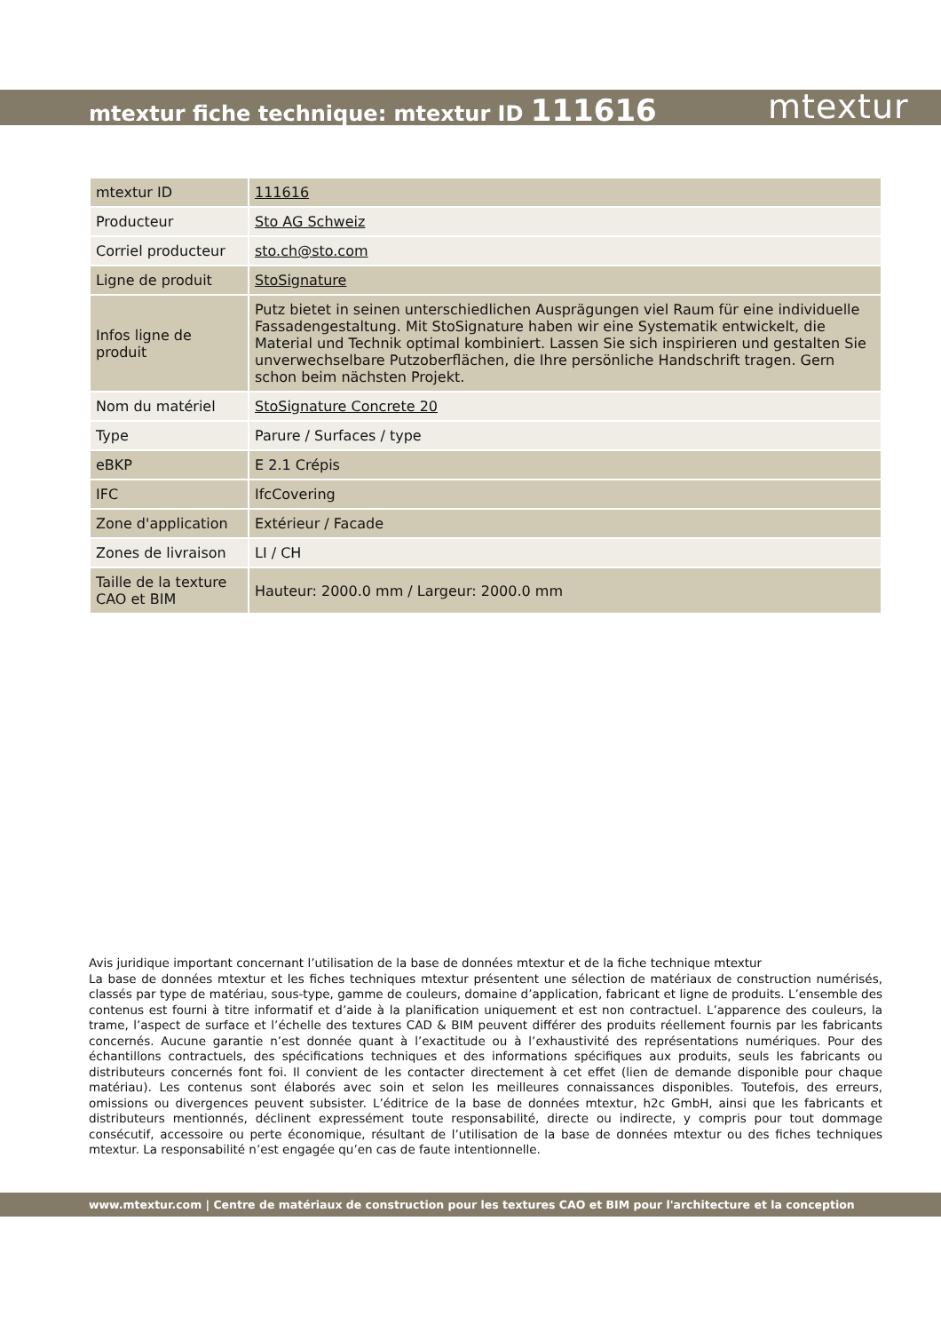mtextur fiche technique: mtextur ID 111616 mtextur
| mtextur ID | 111616 |
| Producteur | Sto AG Schweiz |
| Corriel producteur | sto.ch@sto.com |
| Ligne de produit | StoSignature |
| Infos ligne de produit | Putz bietet in seinen unterschiedlichen Ausprägungen viel Raum für eine individuelle Fassadengestaltung. Mit StoSignature haben wir eine Systematik entwickelt, die Material und Technik optimal kombiniert. Lassen Sie sich inspirieren und gestalten Sie unverwechselbare Putzoberflächen, die Ihre persönliche Handschrift tragen. Gern schon beim nächsten Projekt. |
| Nom du matériel | StoSignature Concrete 20 |
| Type | Parure / Surfaces / type |
| eBKP | E 2.1 Crépis |
| IFC | IfcCovering |
| Zone d'application | Extérieur / Facade |
| Zones de livraison | LI / CH |
| Taille de la texture CAO et BIM | Hauteur: 2000.0 mm / Largeur: 2000.0 mm |
Avis juridique important concernant l’utilisation de la base de données mtextur et de la fiche technique mtextur
La base de données mtextur et les fiches techniques mtextur présentent une sélection de matériaux de construction numérisés, classés par type de matériau, sous-type, gamme de couleurs, domaine d’application, fabricant et ligne de produits. L’ensemble des contenus est fourni à titre informatif et d’aide à la planification uniquement et est non contractuel. L’apparence des couleurs, la trame, l’aspect de surface et l’échelle des textures CAD & BIM peuvent différer des produits réellement fournis par les fabricants concernés. Aucune garantie n’est donnée quant à l’exactitude ou à l’exhaustivité des représentations numériques. Pour des échantillons contractuels, des spécifications techniques et des informations spécifiques aux produits, seuls les fabricants ou distributeurs concernés font foi. Il convient de les contacter directement à cet effet (lien de demande disponible pour chaque matériau). Les contenus sont élaborés avec soin et selon les meilleures connaissances disponibles. Toutefois, des erreurs, omissions ou divergences peuvent subsister. L’éditrice de la base de données mtextur, h2c GmbH, ainsi que les fabricants et distributeurs mentionnés, déclinent expressément toute responsabilité, directe ou indirecte, y compris pour tout dommage consécutif, accessoire ou perte économique, résultant de l’utilisation de la base de données mtextur ou des fiches techniques mtextur. La responsabilité n’est engagée qu’en cas de faute intentionnelle.
www.mtextur.com | Centre de matériaux de construction pour les textures CAO et BIM pour l'architecture et la conception